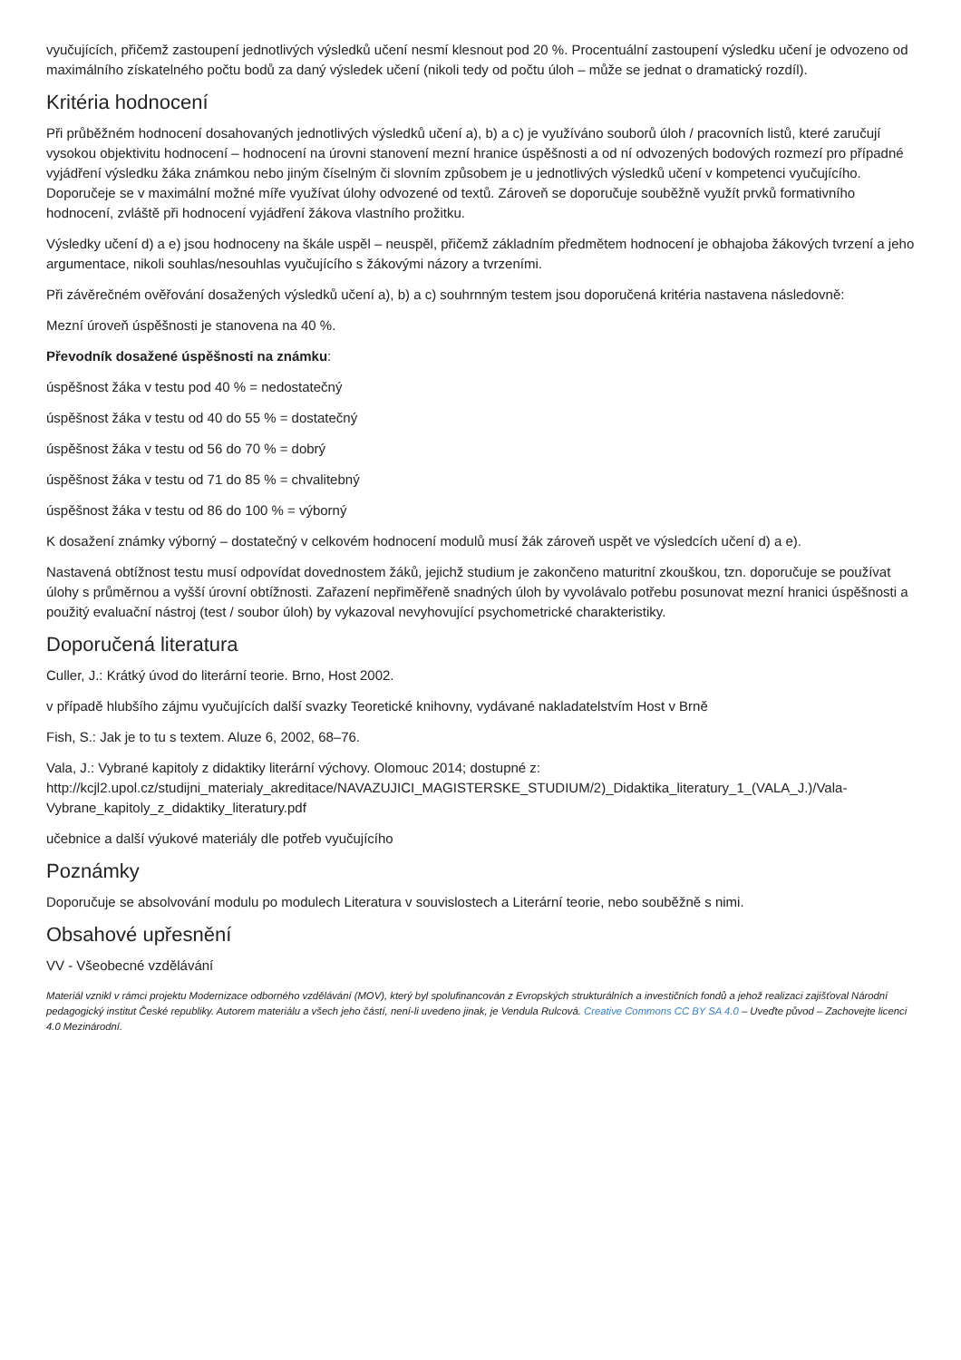vyučujících, přičemž zastoupení jednotlivých výsledků učení nesmí klesnout pod 20 %. Procentuální zastoupení výsledku učení je odvozeno od maximálního získatelného počtu bodů za daný výsledek učení (nikoli tedy od počtu úloh – může se jednat o dramatický rozdíl).
Kritéria hodnocení
Při průběžném hodnocení dosahovaných jednotlivých výsledků učení a), b) a c) je využíváno souborů úloh / pracovních listů, které zaručují vysokou objektivitu hodnocení – hodnocení na úrovni stanovení mezní hranice úspěšnosti a od ní odvozených bodových rozmezí pro případné vyjádření výsledku žáka známkou nebo jiným číselným či slovním způsobem je u jednotlivých výsledků učení v kompetenci vyučujícího. Doporučeje se v maximální možné míře využívat úlohy odvozené od textů. Zároveň se doporučuje souběžně využít prvků formativního hodnocení, zvláště při hodnocení vyjádření žákova vlastního prožitku.
Výsledky učení d) a e) jsou hodnoceny na škále uspěl – neuspěl, přičemž základním předmětem hodnocení je obhajoba žákových tvrzení a jeho argumentace, nikoli souhlas/nesouhlas vyučujícího s žákovými názory a tvrzeními.
Při závěrečném ověřování dosažených výsledků učení a), b) a c) souhrnným testem jsou doporučená kritéria nastavena následovně:
Mezní úroveň úspěšnosti je stanovena na 40 %.
Převodník dosažené úspěšnosti na známku:
úspěšnost žáka v testu pod 40 % = nedostatečný
úspěšnost žáka v testu od 40 do 55 % = dostatečný
úspěšnost žáka v testu od 56 do 70 % = dobrý
úspěšnost žáka v testu od 71 do 85 % = chvalitebný
úspěšnost žáka v testu od 86 do 100 % = výborný
K dosažení známky výborný – dostatečný v celkovém hodnocení modulů musí žák zároveň uspět ve výsledcích učení d) a e).
Nastavená obtížnost testu musí odpovídat dovednostem žáků, jejichž studium je zakončeno maturitní zkouškou, tzn. doporučuje se používat úlohy s průměrnou a vyšší úrovní obtížnosti. Zařazení nepřiměřeně snadných úloh by vyvolávalo potřebu posunovat mezní hranici úspěšnosti a použitý evaluační nástroj (test / soubor úloh) by vykazoval nevyhovující psychometrické charakteristiky.
Doporučená literatura
Culler, J.: Krátký úvod do literární teorie. Brno, Host 2002.
v případě hlubšího zájmu vyučujících další svazky Teoretické knihovny, vydávané nakladatelstvím Host v Brně
Fish, S.: Jak je to tu s textem. Aluze 6, 2002, 68–76.
Vala, J.: Vybrané kapitoly z didaktiky literární výchovy. Olomouc 2014; dostupné z: http://kcjl2.upol.cz/studijni_materialy_akreditace/NAVAZUJICI_MAGISTERSKE_STUDIUM/2)_Didaktika_literatury_1_(VALA_J.)/Vala-Vybrane_kapitoly_z_didaktiky_literatury.pdf
učebnice a další výukové materiály dle potřeb vyučujícího
Poznámky
Doporučuje se absolvování modulu po modulech Literatura v souvislostech a Literární teorie, nebo souběžně s nimi.
Obsahové upřesnění
VV - Všeobecné vzdělávání
Materiál vznikl v rámci projektu Modernizace odborného vzdělávání (MOV), který byl spolufinancován z Evropských strukturálních a investičních fondů a jehož realizaci zajišťoval Národní pedagogický institut České republiky. Autorem materiálu a všech jeho částí, není-li uvedeno jinak, je Vendula Rulcová. Creative Commons CC BY SA 4.0 – Uveďte původ – Zachovejte licenci 4.0 Mezinárodní.